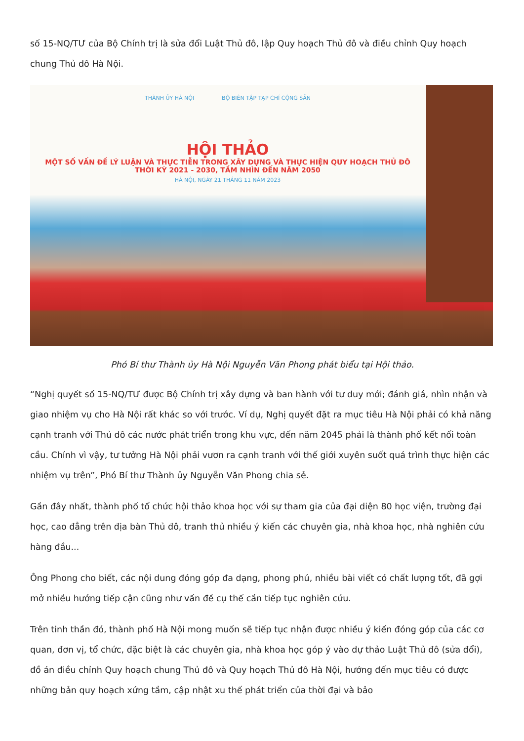số 15-NQ/TƯ của Bộ Chính trị là sửa đổi Luật Thủ đô, lập Quy hoạch Thủ đô và điều chỉnh Quy hoạch chung Thủ đô Hà Nội.
THÀNH ỦY HÀ NỘI BỘ BIÊN TẬP TẠP CHÍ CỘNG SẢN
HỘI THẢO
MỘT SỐ VẤN ĐỀ LÝ LUẬN VÀ THỰC TIỄN TRONG XÂY DỰNG VÀ THỰC HIỆN QUY HOẠCH THỦ ĐÔ
THỜI KỲ 2021 - 2030, TẦM NHÌN ĐẾN NĂM 2050
HÀ NỘI, NGÀY 21 THÁNG 11 NĂM 2023
Phó Bí thư Thành ủy Hà Nội Nguyễn Văn Phong phát biểu tại Hội thảo.
“Nghị quyết số 15-NQ/TƯ được Bộ Chính trị xây dựng và ban hành với tư duy mới; đánh giá, nhìn nhận và giao nhiệm vụ cho Hà Nội rất khác so với trước. Ví dụ, Nghị quyết đặt ra mục tiêu Hà Nội phải có khả năng cạnh tranh với Thủ đô các nước phát triển trong khu vực, đến năm 2045 phải là thành phố kết nối toàn cầu. Chính vì vậy, tư tưởng Hà Nội phải vươn ra cạnh tranh với thế giới xuyên suốt quá trình thực hiện các nhiệm vụ trên”, Phó Bí thư Thành ủy Nguyễn Văn Phong chia sẻ.
Gần đây nhất, thành phố tổ chức hội thảo khoa học với sự tham gia của đại diện 80 học viện, trường đại học, cao đẳng trên địa bàn Thủ đô, tranh thủ nhiều ý kiến các chuyên gia, nhà khoa học, nhà nghiên cứu hàng đầu...
Ông Phong cho biết, các nội dung đóng góp đa dạng, phong phú, nhiều bài viết có chất lượng tốt, đã gợi mở nhiều hướng tiếp cận cũng như vấn đề cụ thể cần tiếp tục nghiên cứu.
Trên tinh thần đó, thành phố Hà Nội mong muốn sẽ tiếp tục nhận được nhiều ý kiến đóng góp của các cơ quan, đơn vị, tổ chức, đặc biệt là các chuyên gia, nhà khoa học góp ý vào dự thảo Luật Thủ đô (sửa đổi), đồ án điều chỉnh Quy hoạch chung Thủ đô và Quy hoạch Thủ đô Hà Nội, hướng đến mục tiêu có được những bản quy hoạch xứng tầm, cập nhật xu thế phát triển của thời đại và bảo